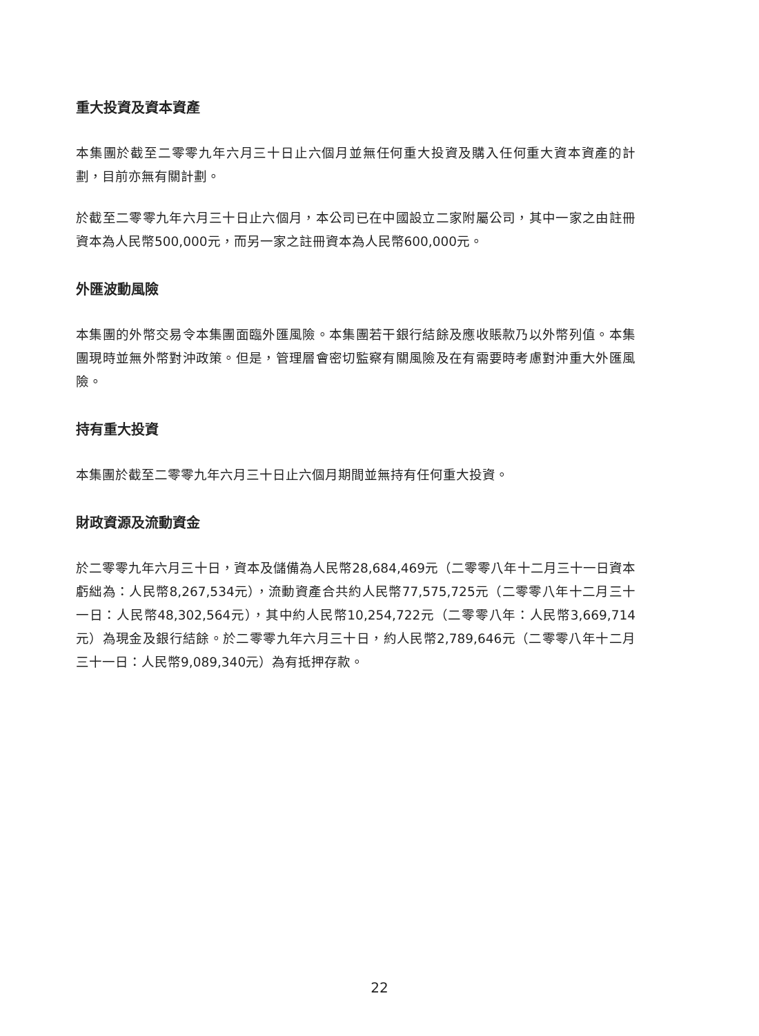重大投資及資本資產
本集團於截至二零零九年六月三十日止六個月並無任何重大投資及購入任何重大資本資產的計劃，目前亦無有關計劃。
於截至二零零九年六月三十日止六個月，本公司已在中國設立二家附屬公司，其中一家之由註冊資本為人民幣500,000元，而另一家之註冊資本為人民幣600,000元。
外匯波動風險
本集團的外幣交易令本集團面臨外匯風險。本集團若干銀行結餘及應收賬款乃以外幣列值。本集團現時並無外幣對沖政策。但是，管理層會密切監察有關風險及在有需要時考慮對沖重大外匯風險。
持有重大投資
本集團於截至二零零九年六月三十日止六個月期間並無持有任何重大投資。
財政資源及流動資金
於二零零九年六月三十日，資本及儲備為人民幣28,684,469元（二零零八年十二月三十一日資本虧絀為：人民幣8,267,534元），流動資產合共約人民幣77,575,725元（二零零八年十二月三十一日：人民幣48,302,564元），其中約人民幣10,254,722元（二零零八年：人民幣3,669,714元）為現金及銀行結餘。於二零零九年六月三十日，約人民幣2,789,646元（二零零八年十二月三十一日：人民幣9,089,340元）為有抵押存款。
22